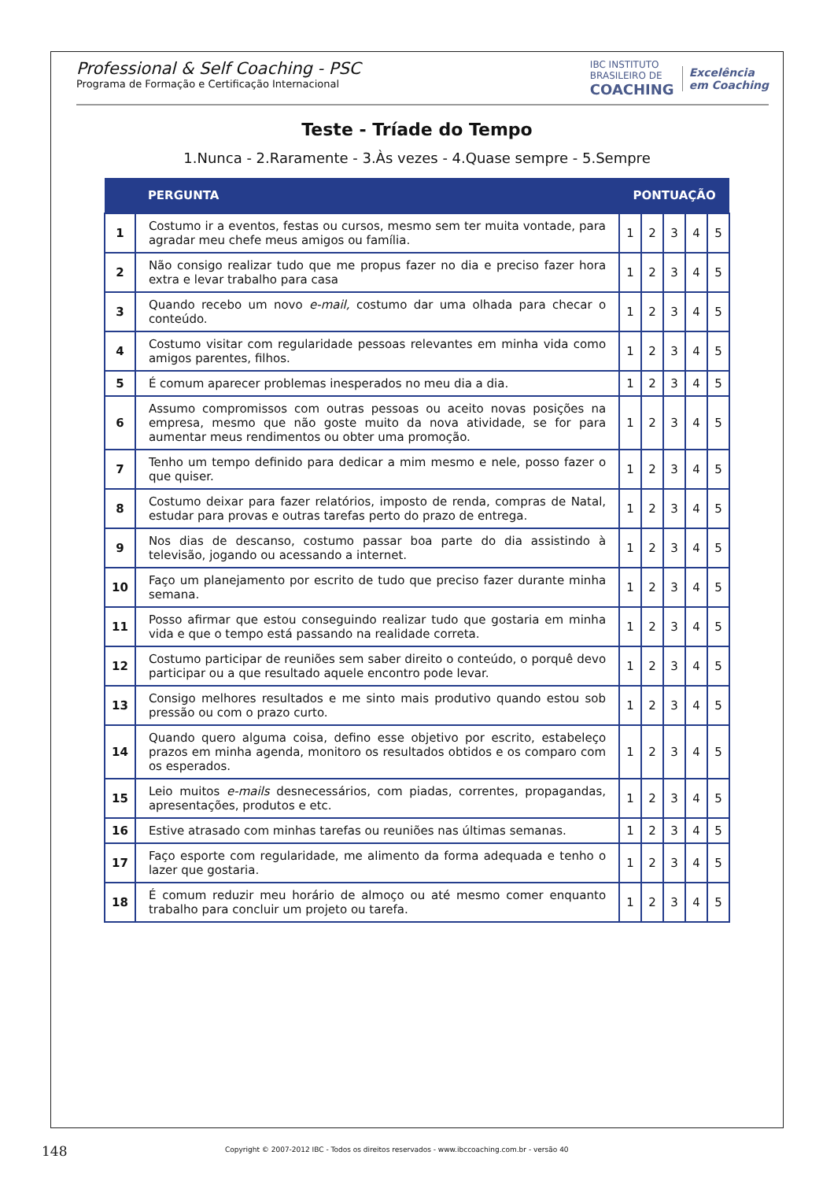Professional & Self Coaching - PSC
Programa de Formação e Certificação Internacional
IBC INSTITUTO
BRASILEIRO DE
COACHING
Excelência
em Coaching
Teste - Tríade do Tempo
1.Nunca - 2.Raramente - 3.Às vezes - 4.Quase sempre - 5.Sempre
| | PERGUNTA | PONTUAÇÃO | | | | |
| --- | --- | --- | --- | --- | --- | --- |
| 1 | Costumo ir a eventos, festas ou cursos, mesmo sem ter muita vontade, para agradar meu chefe meus amigos ou família. | 1 | 2 | 3 | 4 | 5 |
| 2 | Não consigo realizar tudo que me propus fazer no dia e preciso fazer hora extra e levar trabalho para casa | 1 | 2 | 3 | 4 | 5 |
| 3 | Quando recebo um novo e-mail, costumo dar uma olhada para checar o conteúdo. | 1 | 2 | 3 | 4 | 5 |
| 4 | Costumo visitar com regularidade pessoas relevantes em minha vida como amigos parentes, filhos. | 1 | 2 | 3 | 4 | 5 |
| 5 | É comum aparecer problemas inesperados no meu dia a dia. | 1 | 2 | 3 | 4 | 5 |
| 6 | Assumo compromissos com outras pessoas ou aceito novas posições na empresa, mesmo que não goste muito da nova atividade, se for para aumentar meus rendimentos ou obter uma promoção. | 1 | 2 | 3 | 4 | 5 |
| 7 | Tenho um tempo definido para dedicar a mim mesmo e nele, posso fazer o que quiser. | 1 | 2 | 3 | 4 | 5 |
| 8 | Costumo deixar para fazer relatórios, imposto de renda, compras de Natal, estudar para provas e outras tarefas perto do prazo de entrega. | 1 | 2 | 3 | 4 | 5 |
| 9 | Nos dias de descanso, costumo passar boa parte do dia assistindo à televisão, jogando ou acessando a internet. | 1 | 2 | 3 | 4 | 5 |
| 10 | Faço um planejamento por escrito de tudo que preciso fazer durante minha semana. | 1 | 2 | 3 | 4 | 5 |
| 11 | Posso afirmar que estou conseguindo realizar tudo que gostaria em minha vida e que o tempo está passando na realidade correta. | 1 | 2 | 3 | 4 | 5 |
| 12 | Costumo participar de reuniões sem saber direito o conteúdo, o porquê devo participar ou a que resultado aquele encontro pode levar. | 1 | 2 | 3 | 4 | 5 |
| 13 | Consigo melhores resultados e me sinto mais produtivo quando estou sob pressão ou com o prazo curto. | 1 | 2 | 3 | 4 | 5 |
| 14 | Quando quero alguma coisa, defino esse objetivo por escrito, estabeleço prazos em minha agenda, monitoro os resultados obtidos e os comparo com os esperados. | 1 | 2 | 3 | 4 | 5 |
| 15 | Leio muitos e-mails desnecessários, com piadas, correntes, propagandas, apresentações, produtos e etc. | 1 | 2 | 3 | 4 | 5 |
| 16 | Estive atrasado com minhas tarefas ou reuniões nas últimas semanas. | 1 | 2 | 3 | 4 | 5 |
| 17 | Faço esporte com regularidade, me alimento da forma adequada e tenho o lazer que gostaria. | 1 | 2 | 3 | 4 | 5 |
| 18 | É comum reduzir meu horário de almoço ou até mesmo comer enquanto trabalho para concluir um projeto ou tarefa. | 1 | 2 | 3 | 4 | 5 |
148
Copyright © 2007-2012 IBC - Todos os direitos reservados - www.ibccoaching.com.br - versão 40